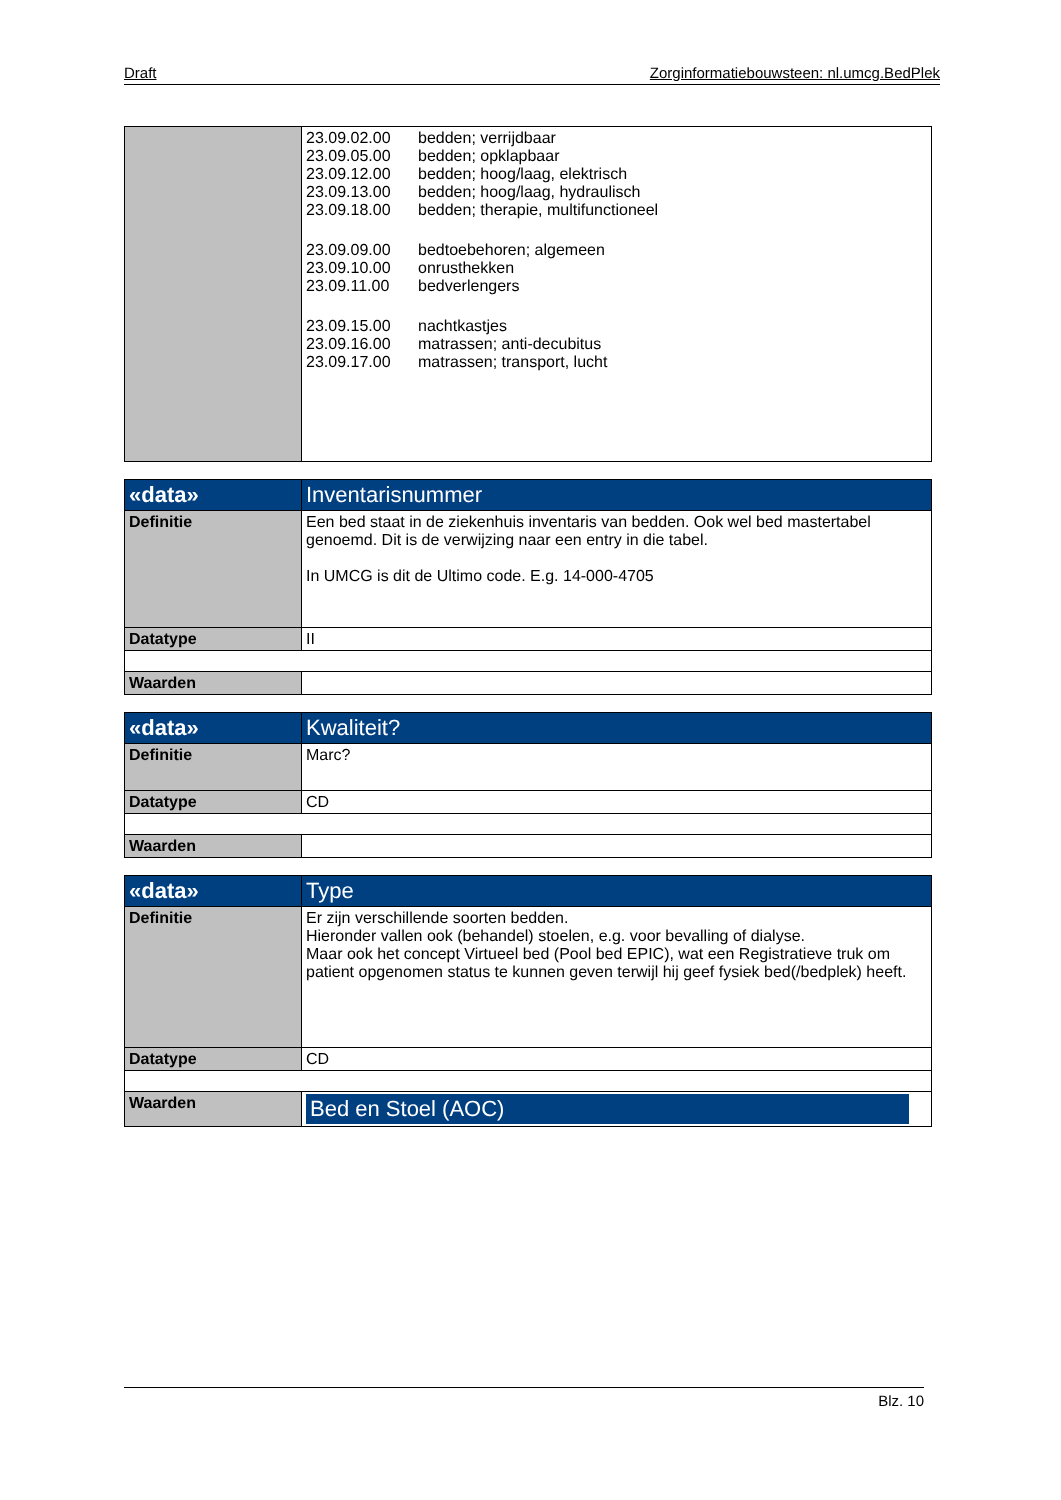Draft Zorginformatiebouwsteen: nl.umcg.BedPlek
| | 23.09.02.00 bedden; verrijdbaar 23.09.05.00 bedden; opklapbaar 23.09.12.00 bedden; hoog/laag, elektrisch 23.09.13.00 bedden; hoog/laag, hydraulisch 23.09.18.00 bedden; therapie, multifunctioneel 23.09.09.00 bedtoebehoren; algemeen 23.09.10.00 onrusthekken 23.09.11.00 bedverlengers 23.09.15.00 nachtkastjes 23.09.16.00 matrassen; anti-decubitus 23.09.17.00 matrassen; transport, lucht |
| «data» | Inventarisnummer |
| Definitie | Een bed staat in de ziekenhuis inventaris van bedden. Ook wel bed mastertabel genoemd. Dit is de verwijzing naar een entry in die tabel. In UMCG is dit de Ultimo code. E.g. 14-000-4705 |
| Datatype | II |
| Waarden | |
| «data» | Kwaliteit? |
| Definitie | Marc? |
| Datatype | CD |
| Waarden | |
| «data» | Type |
| Definitie | Er zijn verschillende soorten bedden. Hieronder vallen ook (behandel) stoelen, e.g. voor bevalling of dialyse. Maar ook het concept Virtueel bed (Pool bed EPIC), wat een Registratieve truk om patient opgenomen status te kunnen geven terwijl hij geef fysiek bed(/bedplek) heeft. |
| Datatype | CD |
| Waarden | Bed en Stoel (AOC) |
Blz. 10